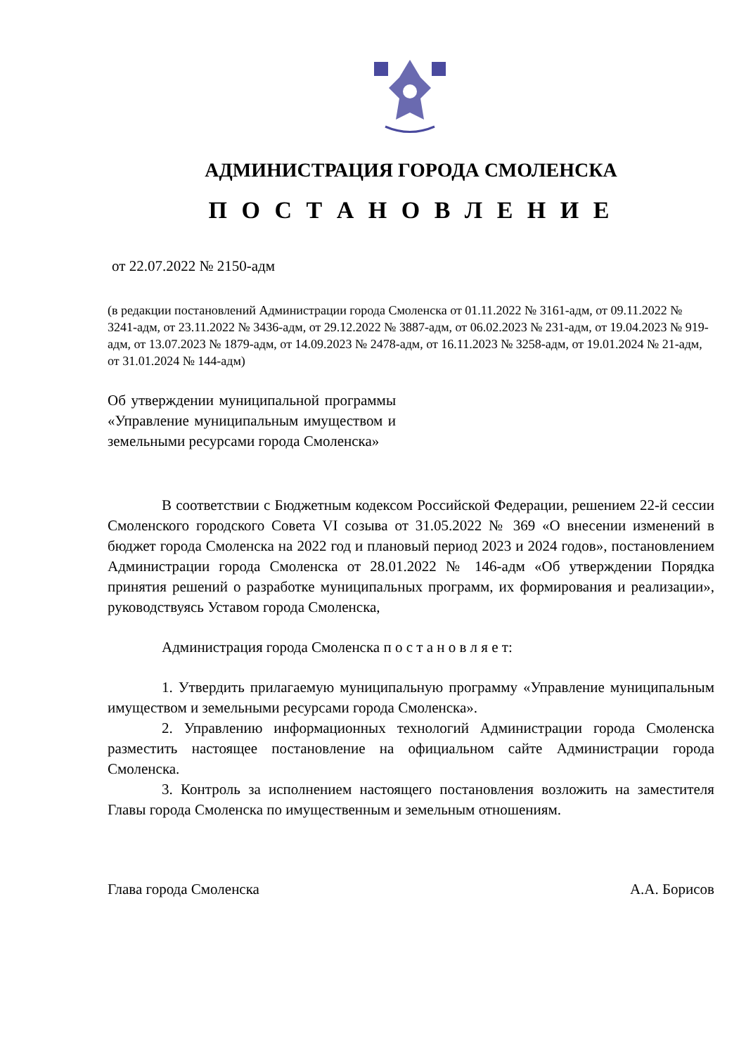АДМИНИСТРАЦИЯ ГОРОДА СМОЛЕНСКА
П О С Т А Н О В Л Е Н И Е
от 22.07.2022 № 2150-адм
(в редакции постановлений Администрации города Смоленска от 01.11.2022 № 3161-адм, от 09.11.2022 № 3241-адм, от 23.11.2022 № 3436-адм, от 29.12.2022 № 3887-адм, от 06.02.2023 № 231-адм, от 19.04.2023 № 919-адм, от 13.07.2023 № 1879-адм, от 14.09.2023 № 2478-адм, от 16.11.2023 № 3258-адм, от 19.01.2024 № 21-адм, от 31.01.2024 № 144-адм)
Об утверждении муниципальной программы «Управление муниципальным имуществом и земельными ресурсами города Смоленска»
В соответствии с Бюджетным кодексом Российской Федерации, решением 22-й сессии Смоленского городского Совета VI созыва от 31.05.2022 № 369 «О внесении изменений в бюджет города Смоленска на 2022 год и плановый период 2023 и 2024 годов», постановлением Администрации города Смоленска от 28.01.2022 № 146-адм «Об утверждении Порядка принятия решений о разработке муниципальных программ, их формирования и реализации», руководствуясь Уставом города Смоленска,
Администрация города Смоленска п о с т а н о в л я е т:
1. Утвердить прилагаемую муниципальную программу «Управление муниципальным имуществом и земельными ресурсами города Смоленска».
2. Управлению информационных технологий Администрации города Смоленска разместить настоящее постановление на официальном сайте Администрации города Смоленска.
3. Контроль за исполнением настоящего постановления возложить на заместителя Главы города Смоленска по имущественным и земельным отношениям.
Глава города Смоленска А.А. Борисов